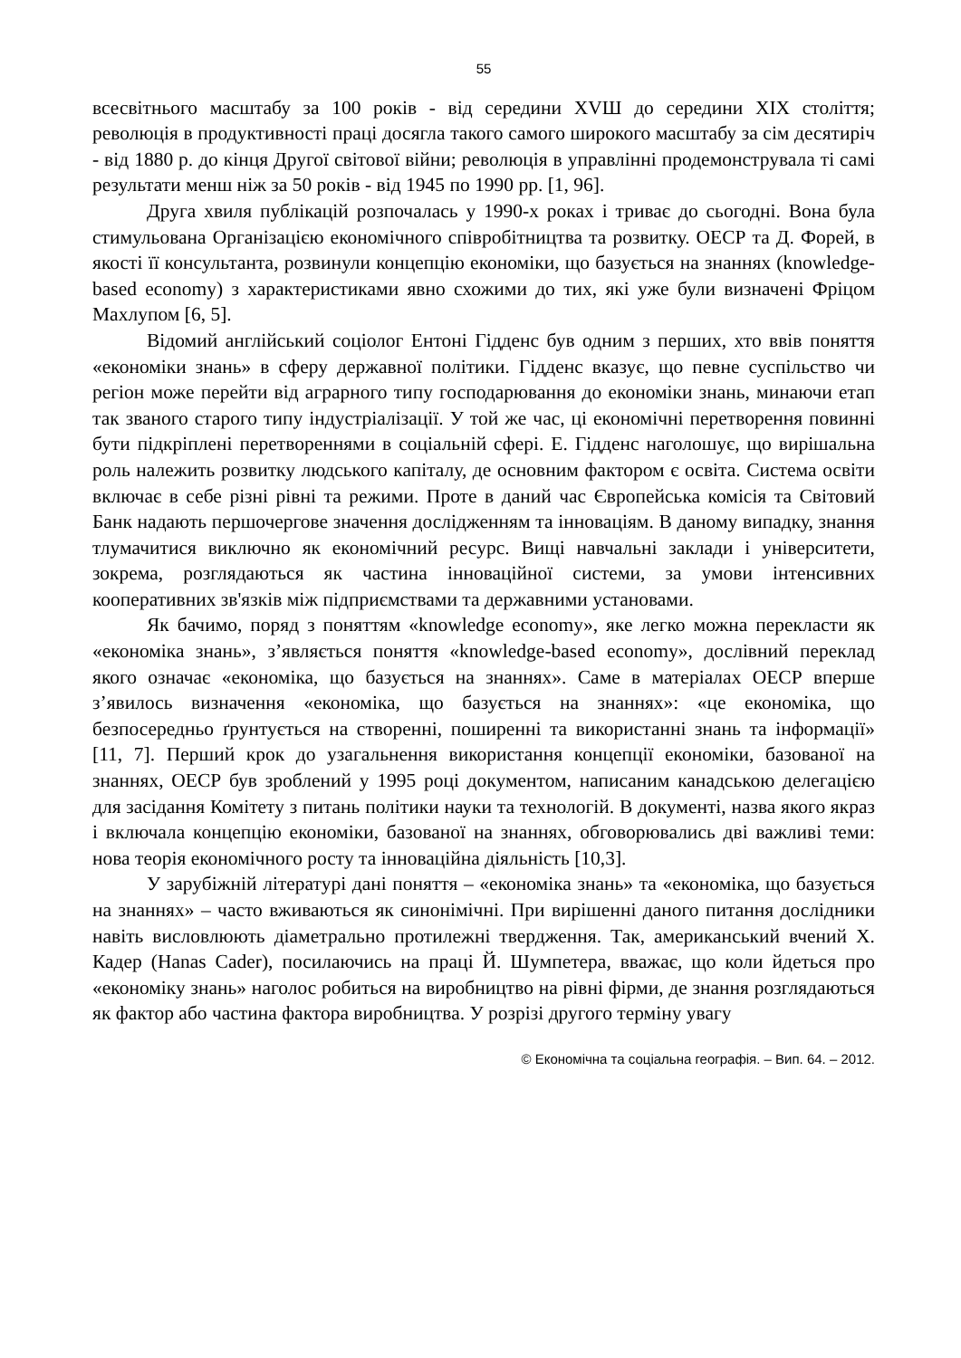55
всесвітнього масштабу за 100 років - від середини XVШ до середини XIX століття; революція в продуктивності праці досягла такого самого широкого масштабу за сім десятиріч - від 1880 р. до кінця Другої світової війни; революція в управлінні продемонструвала ті самі результати менш ніж за 50 років - від 1945 по 1990 рр. [1, 96].
Друга хвиля публікацій розпочалась у 1990-х роках і триває до сьогодні. Вона була стимульована Організацією економічного співробітництва та розвитку. ОЕСР та Д. Форей, в якості її консультанта, розвинули концепцію економіки, що базується на знаннях (knowledge-based economy) з характеристиками явно схожими до тих, які уже були визначені Фріцом Махлупом [6, 5].
Відомий англійський соціолог Ентоні Гідденс був одним з перших, хто ввів поняття «економіки знань» в сферу державної політики. Гідденс вказує, що певне суспільство чи регіон може перейти від аграрного типу господарювання до економіки знань, минаючи етап так званого старого типу індустріалізації. У той же час, ці економічні перетворення повинні бути підкріплені перетвореннями в соціальній сфері. Е. Гідденс наголошує, що вирішальна роль належить розвитку людського капіталу, де основним фактором є освіта. Система освіти включає в себе різні рівні та режими. Проте в даний час Європейська комісія та Світовий Банк надають першочергове значення дослідженням та інноваціям. В даному випадку, знання тлумачитися виключно як економічний ресурс. Вищі навчальні заклади і університети, зокрема, розглядаються як частина інноваційної системи, за умови інтенсивних кооперативних зв'язків між підприємствами та державними установами.
Як бачимо, поряд з поняттям «knowledge economy», яке легко можна перекласти як «економіка знань», з’являється поняття «knowledge-based economy», дослівний переклад якого означає «економіка, що базується на знаннях». Саме в матеріалах ОЕСР вперше з’явилось визначення «економіка, що базується на знаннях»: «це економіка, що безпосередньо ґрунтується на створенні, поширенні та використанні знань та інформації» [11, 7]. Перший крок до узагальнення використання концепції економіки, базованої на знаннях, ОЕСР був зроблений у 1995 році документом, написаним канадською делегацією для засідання Комітету з питань політики науки та технологій. В документі, назва якого якраз і включала концепцію економіки, базованої на знаннях, обговорювались дві важливі теми: нова теорія економічного росту та інноваційна діяльність [10,3].
У зарубіжній літературі дані поняття – «економіка знань» та «економіка, що базується на знаннях» – часто вживаються як синонімічні. При вирішенні даного питання дослідники навіть висловлюють діаметрально протилежні твердження. Так, американський вчений Х. Кадер (Hanas Cader), посилаючись на праці Й. Шумпетера, вважає, що коли йдеться про «економіку знань» наголос робиться на виробництво на рівні фірми, де знання розглядаються як фактор або частина фактора виробництва. У розрізі другого терміну увагу
© Економічна та соціальна географія. – Вип. 64. – 2012.